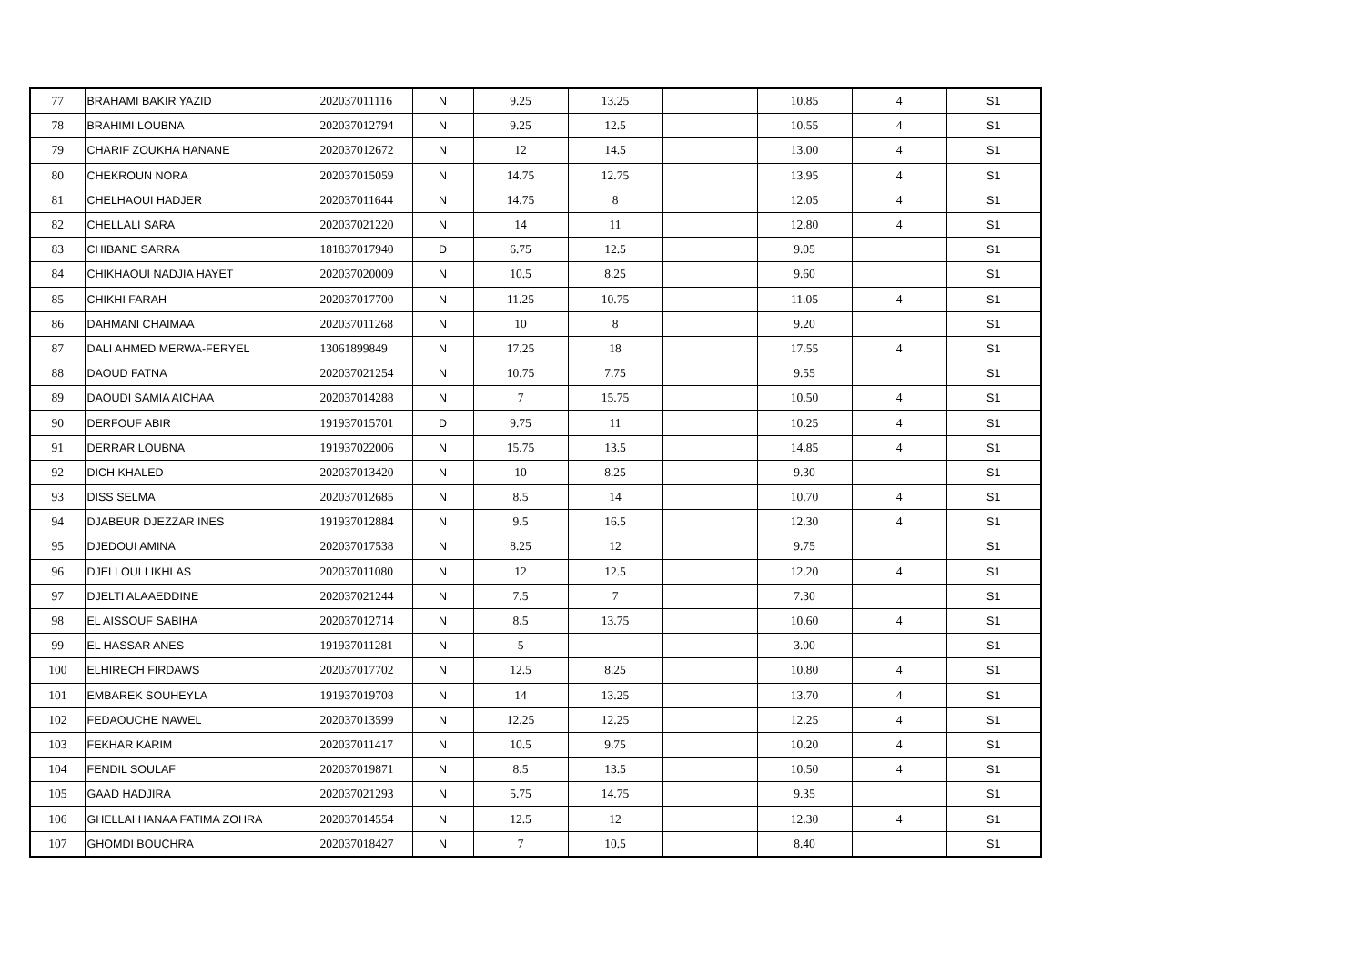| 77 | BRAHAMI BAKIR YAZID | 202037011116 | N | 9.25 | 13.25 | | 10.85 | 4 | S1 |
| 78 | BRAHIMI LOUBNA | 202037012794 | N | 9.25 | 12.5 | | 10.55 | 4 | S1 |
| 79 | CHARIF ZOUKHA HANANE | 202037012672 | N | 12 | 14.5 | | 13.00 | 4 | S1 |
| 80 | CHEKROUN NORA | 202037015059 | N | 14.75 | 12.75 | | 13.95 | 4 | S1 |
| 81 | CHELHAOUI HADJER | 202037011644 | N | 14.75 | 8 | | 12.05 | 4 | S1 |
| 82 | CHELLALI SARA | 202037021220 | N | 14 | 11 | | 12.80 | 4 | S1 |
| 83 | CHIBANE SARRA | 181837017940 | D | 6.75 | 12.5 | | 9.05 | | S1 |
| 84 | CHIKHAOUI NADJIA HAYET | 202037020009 | N | 10.5 | 8.25 | | 9.60 | | S1 |
| 85 | CHIKHI FARAH | 202037017700 | N | 11.25 | 10.75 | | 11.05 | 4 | S1 |
| 86 | DAHMANI CHAIMAA | 202037011268 | N | 10 | 8 | | 9.20 | | S1 |
| 87 | DALI AHMED MERWA-FERYEL | 13061899849 | N | 17.25 | 18 | | 17.55 | 4 | S1 |
| 88 | DAOUD FATNA | 202037021254 | N | 10.75 | 7.75 | | 9.55 | | S1 |
| 89 | DAOUDI SAMIA AICHAA | 202037014288 | N | 7 | 15.75 | | 10.50 | 4 | S1 |
| 90 | DERFOUF ABIR | 191937015701 | D | 9.75 | 11 | | 10.25 | 4 | S1 |
| 91 | DERRAR LOUBNA | 191937022006 | N | 15.75 | 13.5 | | 14.85 | 4 | S1 |
| 92 | DICH KHALED | 202037013420 | N | 10 | 8.25 | | 9.30 | | S1 |
| 93 | DISS SELMA | 202037012685 | N | 8.5 | 14 | | 10.70 | 4 | S1 |
| 94 | DJABEUR DJEZZAR INES | 191937012884 | N | 9.5 | 16.5 | | 12.30 | 4 | S1 |
| 95 | DJEDOUI AMINA | 202037017538 | N | 8.25 | 12 | | 9.75 | | S1 |
| 96 | DJELLOULI IKHLAS | 202037011080 | N | 12 | 12.5 | | 12.20 | 4 | S1 |
| 97 | DJELTI ALAAEDDINE | 202037021244 | N | 7.5 | 7 | | 7.30 | | S1 |
| 98 | EL AISSOUF SABIHA | 202037012714 | N | 8.5 | 13.75 | | 10.60 | 4 | S1 |
| 99 | EL HASSAR ANES | 191937011281 | N | 5 | | | 3.00 | | S1 |
| 100 | ELHIRECH FIRDAWS | 202037017702 | N | 12.5 | 8.25 | | 10.80 | 4 | S1 |
| 101 | EMBAREK SOUHEYLA | 191937019708 | N | 14 | 13.25 | | 13.70 | 4 | S1 |
| 102 | FEDAOUCHE NAWEL | 202037013599 | N | 12.25 | 12.25 | | 12.25 | 4 | S1 |
| 103 | FEKHAR KARIM | 202037011417 | N | 10.5 | 9.75 | | 10.20 | 4 | S1 |
| 104 | FENDIL SOULAF | 202037019871 | N | 8.5 | 13.5 | | 10.50 | 4 | S1 |
| 105 | GAAD HADJIRA | 202037021293 | N | 5.75 | 14.75 | | 9.35 | | S1 |
| 106 | GHELLAI HANAA FATIMA ZOHRA | 202037014554 | N | 12.5 | 12 | | 12.30 | 4 | S1 |
| 107 | GHOMDI BOUCHRA | 202037018427 | N | 7 | 10.5 | | 8.40 | | S1 |